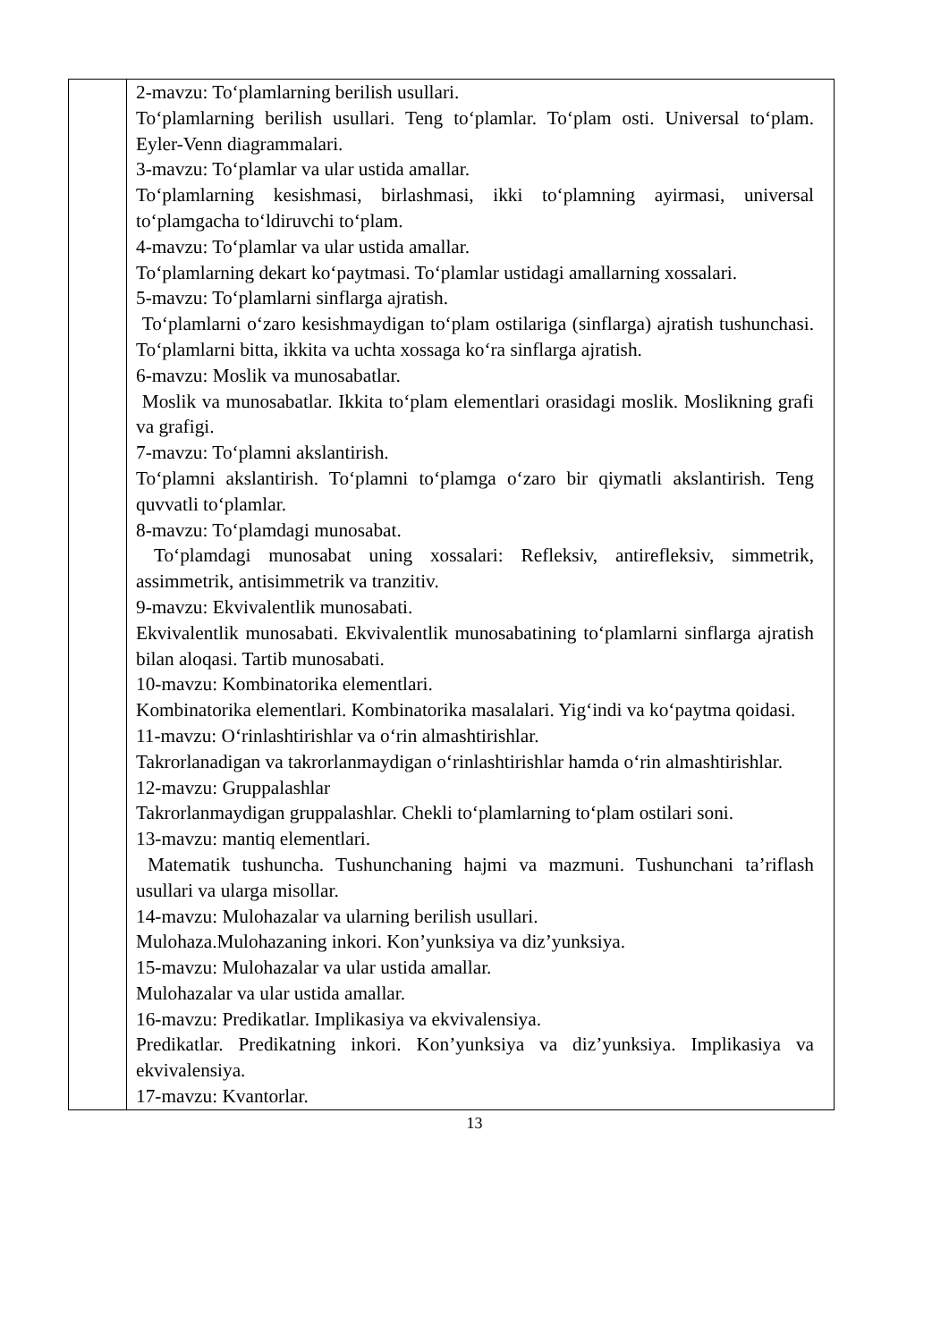| | 2-mavzu: To‘plamlarning berilish usullari. To‘plamlarning berilish usullari. Teng to‘plamlar. To‘plam osti. Universal to‘plam. Eyler-Venn diagrammalari. 3-mavzu: To‘plamlar va ular ustida amallar. To‘plamlarning kesishmasi, birlashmasi, ikki to‘plamning ayirmasi, universal to‘plamgacha to‘ldiruvchi to‘plam. 4-mavzu: To‘plamlar va ular ustida amallar. To‘plamlarning dekart ko‘paytmasi. To‘plamlar ustidagi amallarning xossalari. 5-mavzu: To‘plamlarni sinflarga ajratish. To‘plamlarni o‘zaro kesishmaydigan to‘plam ostilariga (sinflarga) ajratish tushunchasi. To‘plamlarni bitta, ikkita va uchta xossaga ko‘ra sinflarga ajratish. 6-mavzu: Moslik va munosabatlar. Moslik va munosabatlar. Ikkita to‘plam elementlari orasidagi moslik. Moslikning grafi va grafigi. 7-mavzu: To‘plamni akslantirish. To‘plamni akslantirish. To‘plamni to‘plamga o‘zaro bir qiymatli akslantirish. Teng quvvatli to‘plamlar. 8-mavzu: To‘plamdagi munosabat. To‘plamdagi munosabat uning xossalari: Refleksiv, antirefleksiv, simmetrik, assimmetrik, antisimmetrik va tranzitiv. 9-mavzu: Ekvivalentlik munosabati. Ekvivalentlik munosabati. Ekvivalentlik munosabatining to‘plamlarni sinflarga ajratish bilan aloqasi. Tartib munosabati. 10-mavzu: Kombinatorika elementlari. Kombinatorika elementlari. Kombinatorika masalalari. Yig‘indi va ko‘paytma qoidasi. 11-mavzu: O‘rinlashtirishlar va o‘rin almashtirishlar. Takrorlanadigan va takrorlanmaydigan o‘rinlashtirishlar hamda o‘rin almashtirishlar. 12-mavzu: Gruppalashlar Takrorlanmaydigan gruppalashlar. Chekli to‘plamlarning to‘plam ostilari soni. 13-mavzu: mantiq elementlari. Matematik tushuncha. Tushunchaning hajmi va mazmuni. Tushunchani ta’riflash usullari va ularga misollar. 14-mavzu: Mulohazalar va ularning berilish usullari. Mulohaza.Mulohazaning inkori. Kon’yunksiya va diz’yunksiya. 15-mavzu: Mulohazalar va ular ustida amallar. Mulohazalar va ular ustida amallar. 16-mavzu: Predikatlar. Implikasiya va ekvivalensiya. Predikatlar. Predikatning inkori. Kon’yunksiya va diz’yunksiya. Implikasiya va ekvivalensiya. 17-mavzu: Kvantorlar. |
13